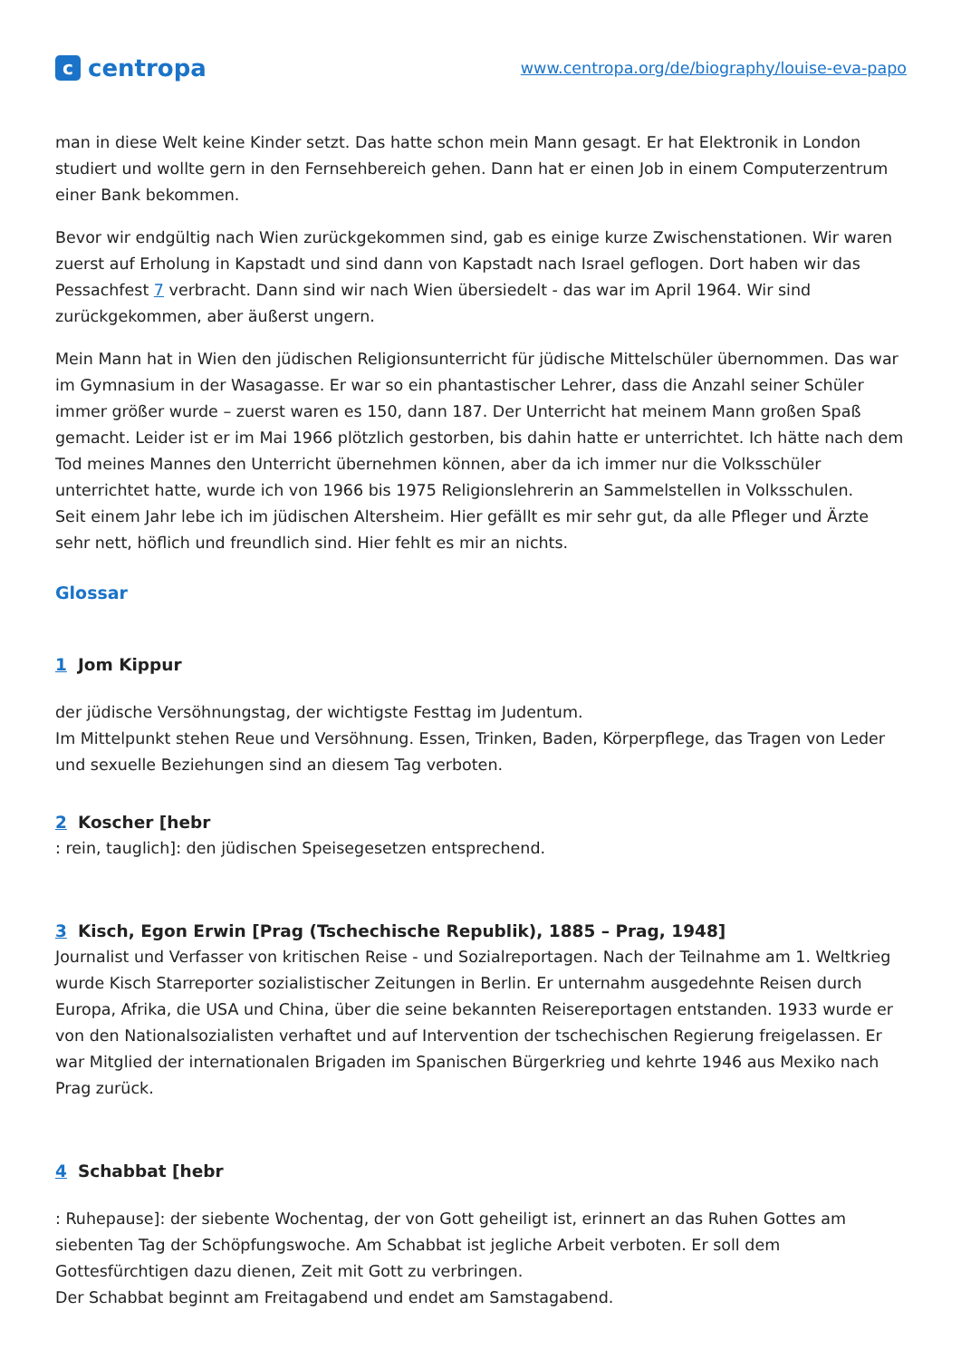ccentropa
www.centropa.org/de/biography/louise-eva-papo
man in diese Welt keine Kinder setzt. Das hatte schon mein Mann gesagt. Er hat Elektronik in London studiert und wollte gern in den Fernsehbereich gehen. Dann hat er einen Job in einem Computerzentrum einer Bank bekommen.
Bevor wir endgültig nach Wien zurückgekommen sind, gab es einige kurze Zwischenstationen. Wir waren zuerst auf Erholung in Kapstadt und sind dann von Kapstadt nach Israel geflogen. Dort haben wir das Pessachfest 7 verbracht. Dann sind wir nach Wien übersiedelt - das war im April 1964. Wir sind zurückgekommen, aber äußerst ungern.
Mein Mann hat in Wien den jüdischen Religionsunterricht für jüdische Mittelschüler übernommen. Das war im Gymnasium in der Wasagasse. Er war so ein phantastischer Lehrer, dass die Anzahl seiner Schüler immer größer wurde – zuerst waren es 150, dann 187. Der Unterricht hat meinem Mann großen Spaß gemacht. Leider ist er im Mai 1966 plötzlich gestorben, bis dahin hatte er unterrichtet. Ich hätte nach dem Tod meines Mannes den Unterricht übernehmen können, aber da ich immer nur die Volksschüler unterrichtet hatte, wurde ich von 1966 bis 1975 Religionslehrerin an Sammelstellen in Volksschulen.
Seit einem Jahr lebe ich im jüdischen Altersheim. Hier gefällt es mir sehr gut, da alle Pfleger und Ärzte sehr nett, höflich und freundlich sind. Hier fehlt es mir an nichts.
Glossar
1 Jom Kippur
der jüdische Versöhnungstag, der wichtigste Festtag im Judentum.
Im Mittelpunkt stehen Reue und Versöhnung. Essen, Trinken, Baden, Körperpflege, das Tragen von Leder und sexuelle Beziehungen sind an diesem Tag verboten.
2 Koscher [hebr
: rein, tauglich]: den jüdischen Speisegesetzen entsprechend.
3 Kisch, Egon Erwin [Prag (Tschechische Republik), 1885 – Prag, 1948]
Journalist und Verfasser von kritischen Reise - und Sozialreportagen. Nach der Teilnahme am 1. Weltkrieg wurde Kisch Starreporter sozialistischer Zeitungen in Berlin. Er unternahm ausgedehnte Reisen durch Europa, Afrika, die USA und China, über die seine bekannten Reisereportagen entstanden. 1933 wurde er von den Nationalsozialisten verhaftet und auf Intervention der tschechischen Regierung freigelassen. Er war Mitglied der internationalen Brigaden im Spanischen Bürgerkrieg und kehrte 1946 aus Mexiko nach Prag zurück.
4 Schabbat [hebr
: Ruhepause]: der siebente Wochentag, der von Gott geheiligt ist, erinnert an das Ruhen Gottes am siebenten Tag der Schöpfungswoche. Am Schabbat ist jegliche Arbeit verboten. Er soll dem Gottesfürchtigen dazu dienen, Zeit mit Gott zu verbringen.
Der Schabbat beginnt am Freitagabend und endet am Samstagabend.